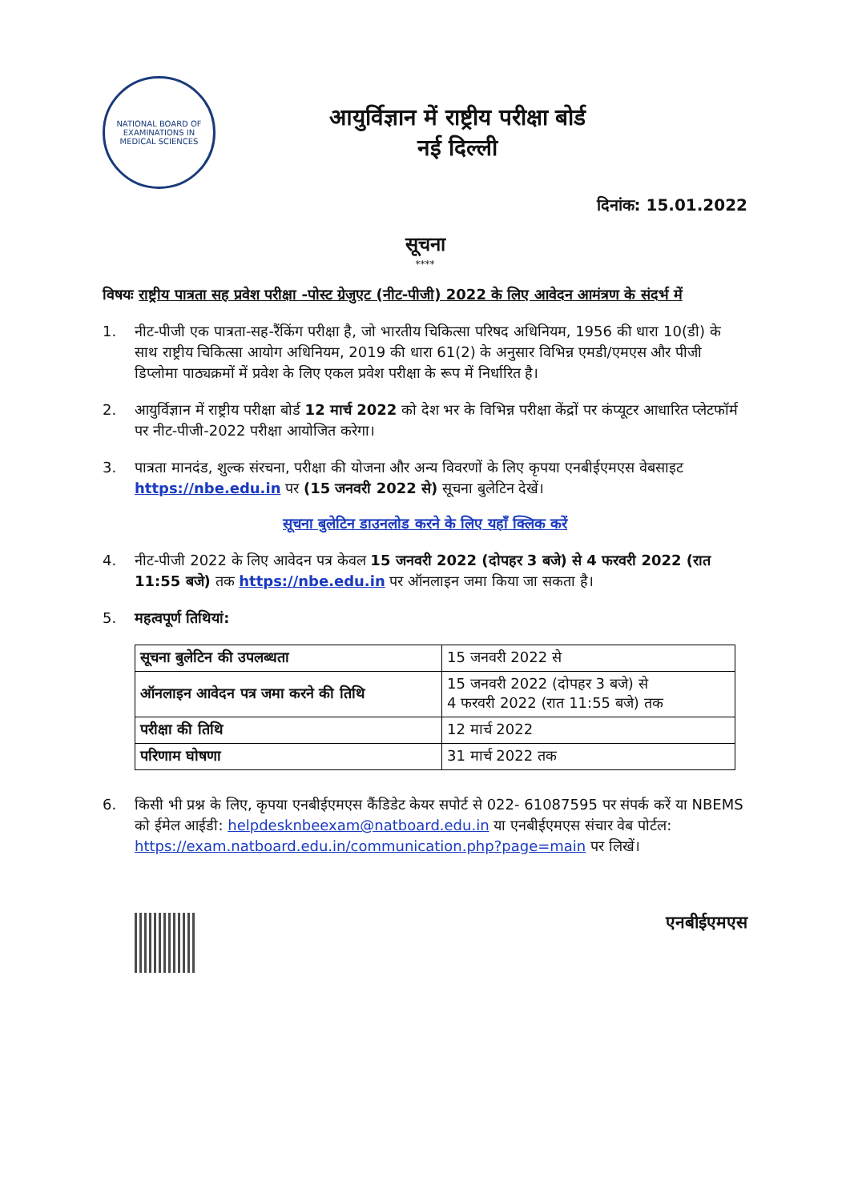NATIONAL BOARD OF EXAMINATIONS IN MEDICAL SCIENCES
आयुर्विज्ञान में राष्ट्रीय परीक्षा बोर्ड
नई दिल्ली
दिनांक: 15.01.2022
सूचना
****
विषयः राष्ट्रीय पात्रता सह प्रवेश परीक्षा -पोस्ट ग्रेजुएट (नीट-पीजी) 2022 के लिए आवेदन आमंत्रण के संदर्भ में
1. नीट-पीजी एक पात्रता-सह-रैंकिंग परीक्षा है, जो भारतीय चिकित्सा परिषद अधिनियम, 1956 की धारा 10(डी) के साथ राष्ट्रीय चिकित्सा आयोग अधिनियम, 2019 की धारा 61(2) के अनुसार विभिन्न एमडी/एमएस और पीजी डिप्लोमा पाठ्यक्रमों में प्रवेश के लिए एकल प्रवेश परीक्षा के रूप में निर्धारित है।
2. आयुर्विज्ञान में राष्ट्रीय परीक्षा बोर्ड 12 मार्च 2022 को देश भर के विभिन्न परीक्षा केंद्रों पर कंप्यूटर आधारित प्लेटफॉर्म पर नीट-पीजी-2022 परीक्षा आयोजित करेगा।
3. पात्रता मानदंड, शुल्क संरचना, परीक्षा की योजना और अन्य विवरणों के लिए कृपया एनबीईएमएस वेबसाइट https://nbe.edu.in पर (15 जनवरी 2022 से) सूचना बुलेटिन देखें।
सूचना बुलेटिन डाउनलोड करने के लिए यहाँ क्लिक करें
4. नीट-पीजी 2022 के लिए आवेदन पत्र केवल 15 जनवरी 2022 (दोपहर 3 बजे) से 4 फरवरी 2022 (रात 11:55 बजे) तक https://nbe.edu.in पर ऑनलाइन जमा किया जा सकता है।
5. महत्वपूर्ण तिथियां:
| सूचना बुलेटिन की उपलब्धता | 15 जनवरी 2022 से |
| ऑनलाइन आवेदन पत्र जमा करने की तिथि | 15 जनवरी 2022 (दोपहर 3 बजे) से 4 फरवरी 2022 (रात 11:55 बजे) तक |
| परीक्षा की तिथि | 12 मार्च 2022 |
| परिणाम घोषणा | 31 मार्च 2022 तक |
6. किसी भी प्रश्न के लिए, कृपया एनबीईएमएस कैंडिडेट केयर सपोर्ट से 022- 61087595 पर संपर्क करें या NBEMS को ईमेल आईडी: helpdesknbeexam@natboard.edu.in या एनबीईएमएस संचार वेब पोर्टल: https://exam.natboard.edu.in/communication.php?page=main पर लिखें।
एनबीईएमएस